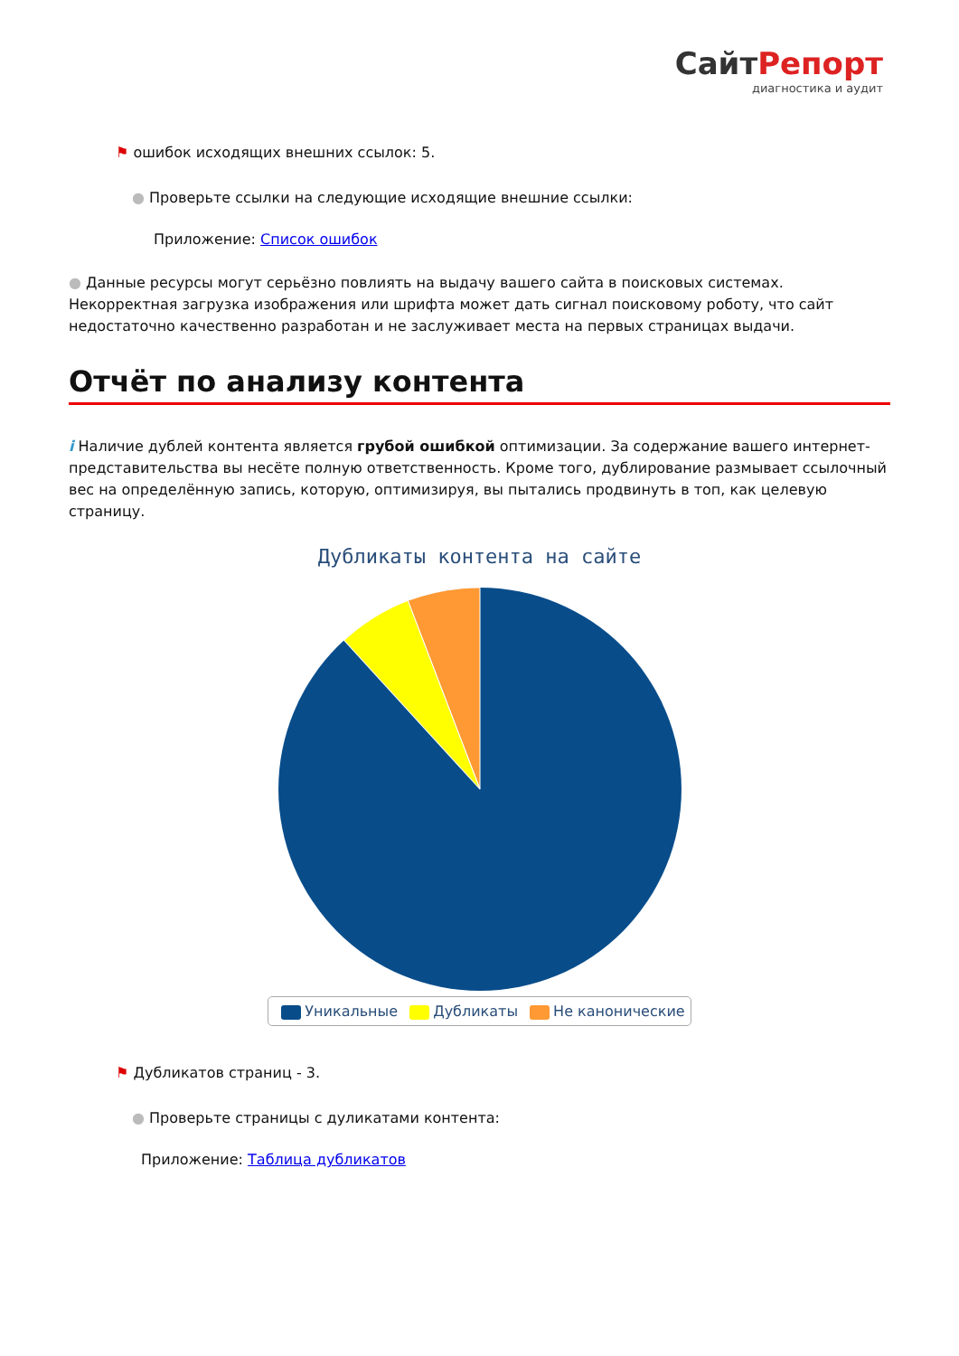СайтРепорт
диагностика и аудит
⚑ ошибок исходящих внешних ссылок: 5.
● Проверьте ссылки на следующие исходящие внешние ссылки:
Приложение: Список ошибок
● Данные ресурсы могут серьёзно повлиять на выдачу вашего сайта в поисковых системах. Некорректная загрузка изображения или шрифта может дать сигнал поисковому роботу, что сайт недостаточно качественно разработан и не заслуживает места на первых страницах выдачи.
Отчёт по анализу контента
i Наличие дублей контента является грубой ошибкой оптимизации. За содержание вашего интернет-представительства вы несёте полную ответственность. Кроме того, дублирование размывает ссылочный вес на определённую запись, которую, оптимизируя, вы пытались продвинуть в топ, как целевую страницу.
Дубликаты контента на сайте
Уникальные Дубликаты Не канонические
⚑ Дубликатов страниц - 3.
● Проверьте страницы с дуликатами контента:
Приложение: Таблица дубликатов